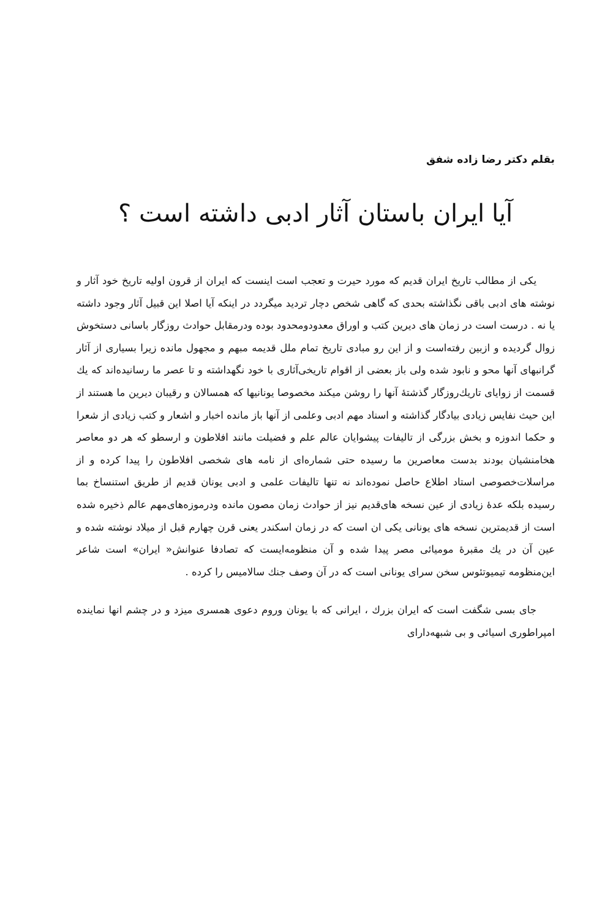بقلم دکتر رضا زاده شفق
آیا ایران باستان آثار ادبی داشته است ؟
یکی از مطالب تاریخ ایران قدیم که مورد حیرت و تعجب است اینست که ایران از قرون اولیه تاریخ خود آثار و نوشته های ادبی باقی نگذاشته بحدی که گاهی شخص دچار تردید میگردد در اینکه آیا اصلا این قبیل آثار وجود داشته یا نه . درست است در زمان های دیرین کتب و اوراق معدودومحدود بوده ودرمقابل حوادث روزگار باسانی دستخوش زوال گردیده و ازبین رفته‌است و از این رو مبادی تاریخ تمام ملل قدیمه مبهم و مجهول مانده زیرا بسیاری از آثار گرانبهای آنها محو و نابود شده ولی باز بعضی از اقوام تاریخی‌آثاری با خود نگهداشته و تا عصر ما رسانیده‌اند که یك قسمت از زوایای تاریك‌روزگار گذشتهٔ آنها را روشن میکند مخصوصا یونانیها که همسالان و رقیبان دیرین ما هستند از این حیث نفایس زیادی بیادگار گذاشته و اسناد مهم ادبی وعلمی از آنها باز مانده اخبار و اشعار و کتب زیادی از شعرا و حکما اندوزه و بخش بزرگی از تالیفات پیشوایان عالم علم و فضیلت مانند افلاطون و ارسطو که هر دو معاصر هخامنشیان بودند بدست معاصرین ما رسیده حتی شماره‌ای از نامه های شخصی افلاطون را پیدا کرده و از مراسلات‌خصوصی استاد اطلاع حاصل نموده‌اند نه تنها تالیفات علمی و ادبی یونان قدیم از طریق استنساخ بما رسیده بلکه عدهٔ زیادی از عین نسخه های‌قدیم نیز از حوادث زمان مصون مانده ودرموزه‌های‌مهم عالم ذخیره شده است از قدیمترین نسخه های یونانی یکی ان است که در زمان اسکندر یعنی قرن چهارم قبل از میلاد نوشته شده و عین آن در یك مقبرهٔ مومیائی مصر پیدا شده و آن منظومه‌ایست که تصادفا عنوانش« ایران» است شاعر این‌منظومه تیمیوتئوس سخن سرای یونانی است که در آن وصف جنك سالامیس را کرده .
جای بسی شگفت است که ایران بزرك ، ایرانی که با یونان وروم دعوی همسری میزد و در چشم انها نماینده امپراطوری اسیائی و بی شبهه‌دارای